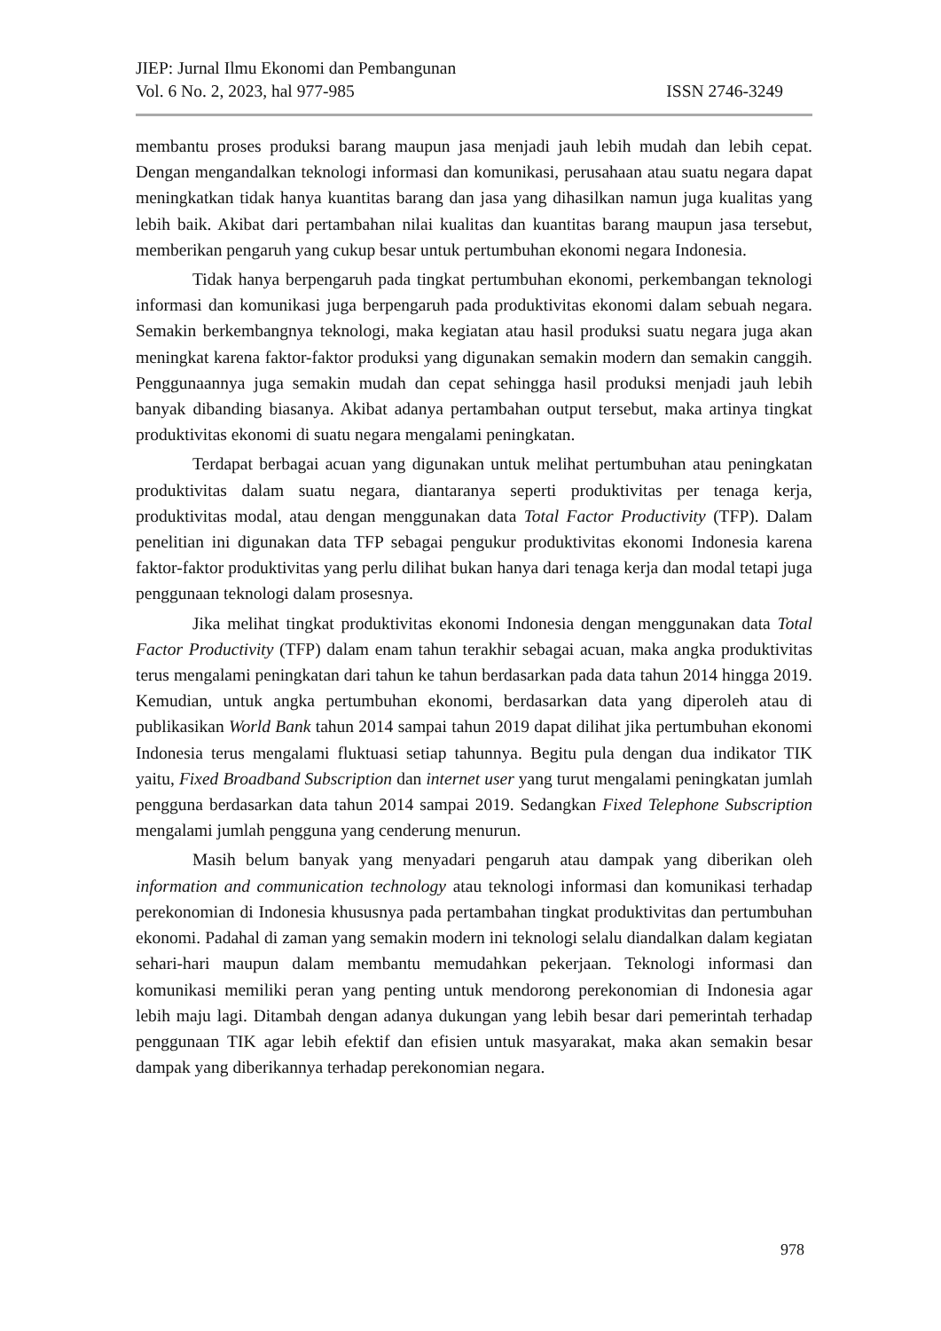JIEP: Jurnal Ilmu Ekonomi dan Pembangunan
Vol. 6 No. 2, 2023, hal 977-985 ISSN 2746-3249
membantu proses produksi barang maupun jasa menjadi jauh lebih mudah dan lebih cepat. Dengan mengandalkan teknologi informasi dan komunikasi, perusahaan atau suatu negara dapat meningkatkan tidak hanya kuantitas barang dan jasa yang dihasilkan namun juga kualitas yang lebih baik. Akibat dari pertambahan nilai kualitas dan kuantitas barang maupun jasa tersebut, memberikan pengaruh yang cukup besar untuk pertumbuhan ekonomi negara Indonesia.
Tidak hanya berpengaruh pada tingkat pertumbuhan ekonomi, perkembangan teknologi informasi dan komunikasi juga berpengaruh pada produktivitas ekonomi dalam sebuah negara. Semakin berkembangnya teknologi, maka kegiatan atau hasil produksi suatu negara juga akan meningkat karena faktor-faktor produksi yang digunakan semakin modern dan semakin canggih. Penggunaannya juga semakin mudah dan cepat sehingga hasil produksi menjadi jauh lebih banyak dibanding biasanya. Akibat adanya pertambahan output tersebut, maka artinya tingkat produktivitas ekonomi di suatu negara mengalami peningkatan.
Terdapat berbagai acuan yang digunakan untuk melihat pertumbuhan atau peningkatan produktivitas dalam suatu negara, diantaranya seperti produktivitas per tenaga kerja, produktivitas modal, atau dengan menggunakan data Total Factor Productivity (TFP). Dalam penelitian ini digunakan data TFP sebagai pengukur produktivitas ekonomi Indonesia karena faktor-faktor produktivitas yang perlu dilihat bukan hanya dari tenaga kerja dan modal tetapi juga penggunaan teknologi dalam prosesnya.
Jika melihat tingkat produktivitas ekonomi Indonesia dengan menggunakan data Total Factor Productivity (TFP) dalam enam tahun terakhir sebagai acuan, maka angka produktivitas terus mengalami peningkatan dari tahun ke tahun berdasarkan pada data tahun 2014 hingga 2019. Kemudian, untuk angka pertumbuhan ekonomi, berdasarkan data yang diperoleh atau di publikasikan World Bank tahun 2014 sampai tahun 2019 dapat dilihat jika pertumbuhan ekonomi Indonesia terus mengalami fluktuasi setiap tahunnya. Begitu pula dengan dua indikator TIK yaitu, Fixed Broadband Subscription dan internet user yang turut mengalami peningkatan jumlah pengguna berdasarkan data tahun 2014 sampai 2019. Sedangkan Fixed Telephone Subscription mengalami jumlah pengguna yang cenderung menurun.
Masih belum banyak yang menyadari pengaruh atau dampak yang diberikan oleh information and communication technology atau teknologi informasi dan komunikasi terhadap perekonomian di Indonesia khususnya pada pertambahan tingkat produktivitas dan pertumbuhan ekonomi. Padahal di zaman yang semakin modern ini teknologi selalu diandalkan dalam kegiatan sehari-hari maupun dalam membantu memudahkan pekerjaan. Teknologi informasi dan komunikasi memiliki peran yang penting untuk mendorong perekonomian di Indonesia agar lebih maju lagi. Ditambah dengan adanya dukungan yang lebih besar dari pemerintah terhadap penggunaan TIK agar lebih efektif dan efisien untuk masyarakat, maka akan semakin besar dampak yang diberikannya terhadap perekonomian negara.
978